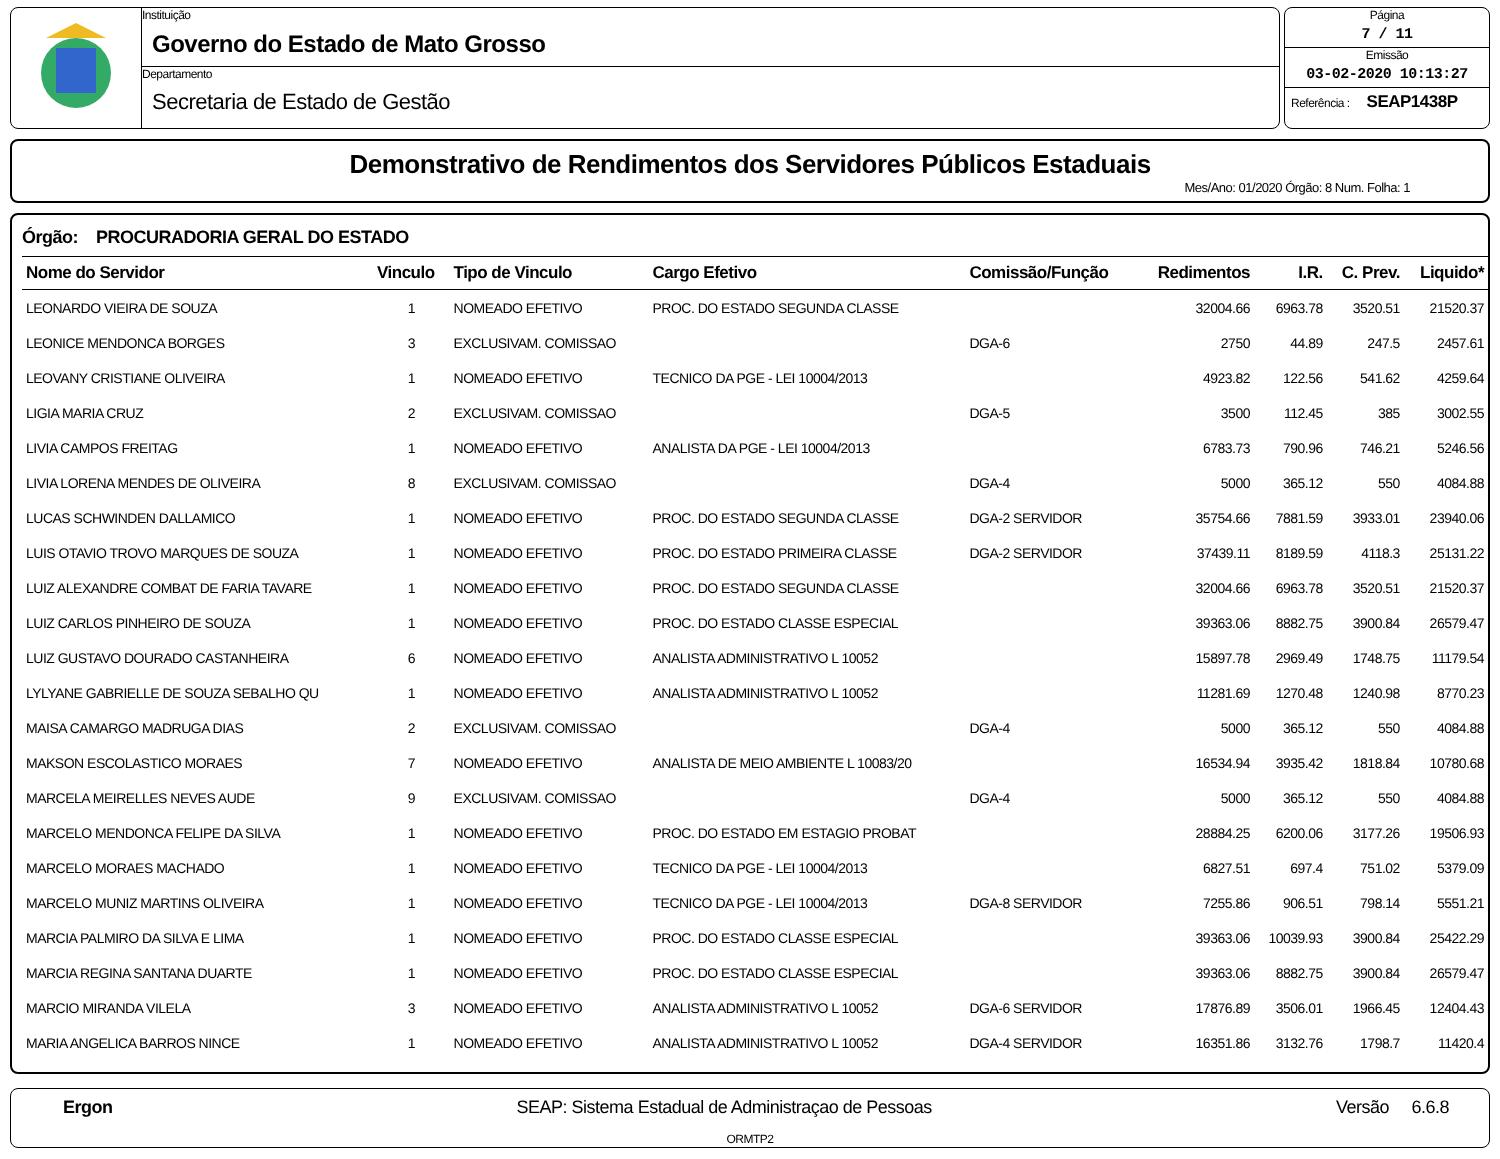Instituição
Governo do Estado de Mato Grosso
Departamento
Secretaria de Estado de Gestão
Página
7 / 11
Emissão
03-02-2020 10:13:27
Referência : SEAP1438P
Demonstrativo de Rendimentos dos Servidores Públicos Estaduais
Mes/Ano: 01/2020 Órgão: 8 Num. Folha: 1
Órgão: PROCURADORIA GERAL DO ESTADO
| Nome do Servidor | Vinculo | Tipo de Vinculo | Cargo Efetivo | Comissão/Função | Redimentos | I.R. | C. Prev. | Liquido* |
| --- | --- | --- | --- | --- | --- | --- | --- | --- |
| LEONARDO VIEIRA DE SOUZA | 1 | NOMEADO EFETIVO | PROC. DO ESTADO SEGUNDA CLASSE | | 32004.66 | 6963.78 | 3520.51 | 21520.37 |
| LEONICE MENDONCA BORGES | 3 | EXCLUSIVAM. COMISSAO | | DGA-6 | 2750 | 44.89 | 247.5 | 2457.61 |
| LEOVANY CRISTIANE OLIVEIRA | 1 | NOMEADO EFETIVO | TECNICO DA PGE - LEI 10004/2013 | | 4923.82 | 122.56 | 541.62 | 4259.64 |
| LIGIA MARIA CRUZ | 2 | EXCLUSIVAM. COMISSAO | | DGA-5 | 3500 | 112.45 | 385 | 3002.55 |
| LIVIA CAMPOS FREITAG | 1 | NOMEADO EFETIVO | ANALISTA DA PGE - LEI 10004/2013 | | 6783.73 | 790.96 | 746.21 | 5246.56 |
| LIVIA LORENA MENDES DE OLIVEIRA | 8 | EXCLUSIVAM. COMISSAO | | DGA-4 | 5000 | 365.12 | 550 | 4084.88 |
| LUCAS SCHWINDEN DALLAMICO | 1 | NOMEADO EFETIVO | PROC. DO ESTADO SEGUNDA CLASSE | DGA-2 SERVIDOR | 35754.66 | 7881.59 | 3933.01 | 23940.06 |
| LUIS OTAVIO TROVO MARQUES DE SOUZA | 1 | NOMEADO EFETIVO | PROC. DO ESTADO PRIMEIRA CLASSE | DGA-2 SERVIDOR | 37439.11 | 8189.59 | 4118.3 | 25131.22 |
| LUIZ ALEXANDRE COMBAT DE FARIA TAVARE | 1 | NOMEADO EFETIVO | PROC. DO ESTADO SEGUNDA CLASSE | | 32004.66 | 6963.78 | 3520.51 | 21520.37 |
| LUIZ CARLOS PINHEIRO DE SOUZA | 1 | NOMEADO EFETIVO | PROC. DO ESTADO CLASSE ESPECIAL | | 39363.06 | 8882.75 | 3900.84 | 26579.47 |
| LUIZ GUSTAVO DOURADO CASTANHEIRA | 6 | NOMEADO EFETIVO | ANALISTA ADMINISTRATIVO L 10052 | | 15897.78 | 2969.49 | 1748.75 | 11179.54 |
| LYLYANE GABRIELLE DE SOUZA SEBALHO QU | 1 | NOMEADO EFETIVO | ANALISTA ADMINISTRATIVO L 10052 | | 11281.69 | 1270.48 | 1240.98 | 8770.23 |
| MAISA CAMARGO MADRUGA DIAS | 2 | EXCLUSIVAM. COMISSAO | | DGA-4 | 5000 | 365.12 | 550 | 4084.88 |
| MAKSON ESCOLASTICO MORAES | 7 | NOMEADO EFETIVO | ANALISTA DE MEIO AMBIENTE L 10083/20 | | 16534.94 | 3935.42 | 1818.84 | 10780.68 |
| MARCELA MEIRELLES NEVES AUDE | 9 | EXCLUSIVAM. COMISSAO | | DGA-4 | 5000 | 365.12 | 550 | 4084.88 |
| MARCELO MENDONCA FELIPE DA SILVA | 1 | NOMEADO EFETIVO | PROC. DO ESTADO EM ESTAGIO PROBAT | | 28884.25 | 6200.06 | 3177.26 | 19506.93 |
| MARCELO MORAES MACHADO | 1 | NOMEADO EFETIVO | TECNICO DA PGE - LEI 10004/2013 | | 6827.51 | 697.4 | 751.02 | 5379.09 |
| MARCELO MUNIZ MARTINS OLIVEIRA | 1 | NOMEADO EFETIVO | TECNICO DA PGE - LEI 10004/2013 | DGA-8 SERVIDOR | 7255.86 | 906.51 | 798.14 | 5551.21 |
| MARCIA PALMIRO DA SILVA E LIMA | 1 | NOMEADO EFETIVO | PROC. DO ESTADO CLASSE ESPECIAL | | 39363.06 | 10039.93 | 3900.84 | 25422.29 |
| MARCIA REGINA SANTANA DUARTE | 1 | NOMEADO EFETIVO | PROC. DO ESTADO CLASSE ESPECIAL | | 39363.06 | 8882.75 | 3900.84 | 26579.47 |
| MARCIO MIRANDA VILELA | 3 | NOMEADO EFETIVO | ANALISTA ADMINISTRATIVO L 10052 | DGA-6 SERVIDOR | 17876.89 | 3506.01 | 1966.45 | 12404.43 |
| MARIA ANGELICA BARROS NINCE | 1 | NOMEADO EFETIVO | ANALISTA ADMINISTRATIVO L 10052 | DGA-4 SERVIDOR | 16351.86 | 3132.76 | 1798.7 | 11420.4 |
Ergon SEAP: Sistema Estadual de Administraçao de Pessoas Versão 6.6.8
ORMTP2